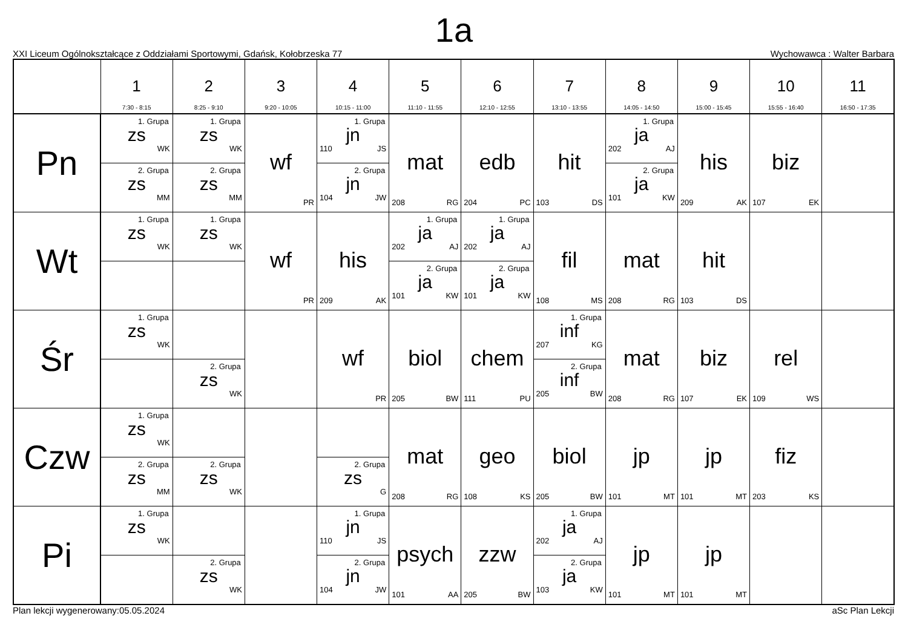1a
XXI Liceum Ogólnokształcące z Oddziałami Sportowymi, Gdańsk, Kołobrzeska 77 Wychowawca : Walter Barbara
| | 1 7:30 - 8:15 | 2 8:25 - 9:10 | 3 9:20 - 10:05 | 4 10:15 - 11:00 | 5 11:10 - 11:55 | 6 12:10 - 12:55 | 7 13:10 - 13:55 | 8 14:05 - 14:50 | 9 15:00 - 15:45 | 10 15:55 - 16:40 | 11 16:50 - 17:35 |
| --- | --- | --- | --- | --- | --- | --- | --- | --- | --- | --- | --- |
| Pn | 1. Grupa zs WK 2. Grupa zs MM | 1. Grupa zs WK 2. Grupa zs MM | wf PR | 1. Grupa jn 110 JS 2. Grupa jn 104 JW | mat 208 RG | edb 204 PC | hit 103 DS | 1. Grupa ja 202 AJ 2. Grupa ja 101 KW | his 209 AK | biz 107 EK | |
| Wt | 1. Grupa zs WK | 1. Grupa zs WK | wf PR | his 209 AK | 1. Grupa ja 202 AJ 2. Grupa ja 101 KW | 1. Grupa ja 202 AJ 2. Grupa ja 101 KW | fil 108 MS | mat 208 RG | hit 103 DS | | |
| Śr | 1. Grupa zs WK | 2. Grupa zs WK | | wf PR | biol 205 BW | chem 111 PU | 1. Grupa inf 207 KG 2. Grupa inf 205 BW | mat 208 RG | biz 107 EK | rel 109 WS | |
| Czw | 1. Grupa zs WK 2. Grupa zs MM | 2. Grupa zs WK | | 2. Grupa zs G | mat 208 RG | geo 108 KS | biol 205 BW | jp 101 MT | jp 101 MT | fiz 203 KS | |
| Pi | 1. Grupa zs WK | 2. Grupa zs WK | | 1. Grupa jn 110 JS 2. Grupa jn 104 JW | psych 101 AA | zzw 205 BW | 1. Grupa ja 202 AJ 2. Grupa ja 103 KW | jp 101 MT | jp 101 MT | | |
Plan lekcji wygenerowany:05.05.2024 aSc Plan Lekcji